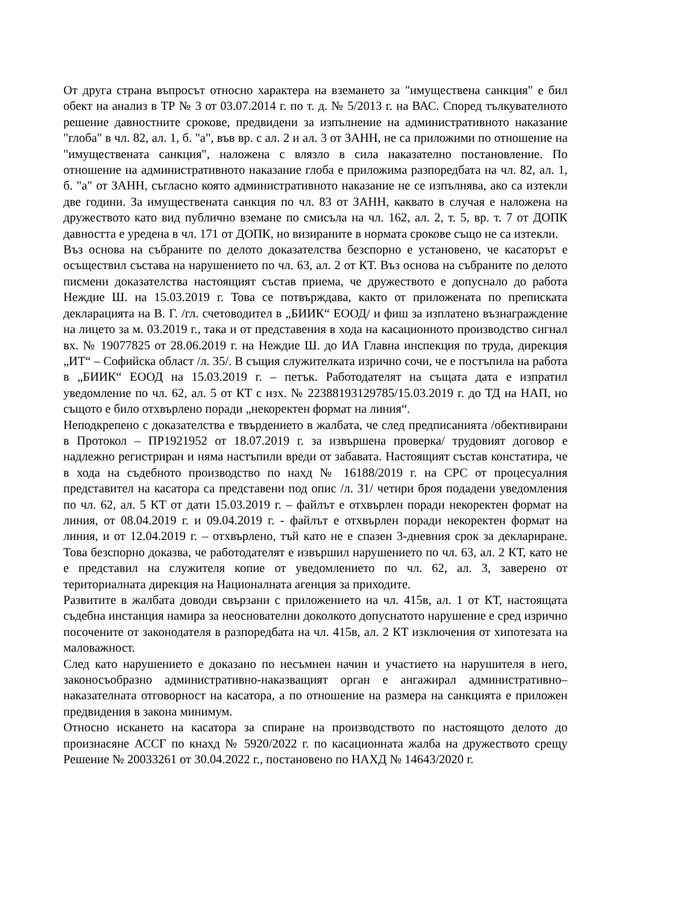От друга страна въпросът относно характера на вземането за "имуществена санкция" е бил обект на анализ в ТР № 3 от 03.07.2014 г. по т. д. № 5/2013 г. на ВАС. Според тълкувателното решение давностните срокове, предвидени за изпълнение на административното наказание "глоба" в чл. 82, ал. 1, б. "а", във вр. с ал. 2 и ал. 3 от ЗАНН, не са приложими по отношение на "имуществената санкция", наложена с влязло в сила наказателно постановление. По отношение на административното наказание глоба е приложима разпоредбата на чл. 82, ал. 1, б. "а" от ЗАНН, съгласно която административното наказание не се изпълнява, ако са изтекли две години. За имуществената санкция по чл. 83 от ЗАНН, каквато в случая е наложена на дружеството като вид публично вземане по смисъла на чл. 162, ал. 2, т. 5, вр. т. 7 от ДОПК давността е уредена в чл. 171 от ДОПК, но визираните в нормата срокове също не са изтекли.
Въз основа на събраните по делото доказателства безспорно е установено, че касаторът е осъществил състава на нарушението по чл. 63, ал. 2 от КТ. Въз основа на събраните по делото писмени доказателства настоящият състав приема, че дружеството е допуснало до работа Неждие Ш. на 15.03.2019 г. Това се потвърждава, както от приложената по преписката декларацията на В. Г. /гл. счетоводител в „БИИК“ ЕООД/ и фиш за изплатено възнаграждение на лицето за м. 03.2019 г., така и от представения в хода на касационното производство сигнал вх. № 19077825 от 28.06.2019 г. на Неждие Ш. до ИА Главна инспекция по труда, дирекция „ИТ“ – Софийска област /л. 35/. В същия служителката изрично сочи, че е постъпила на работа в „БИИК“ ЕООД на 15.03.2019 г. – петък. Работодателят на същата дата е изпратил уведомление по чл. 62, ал. 5 от КТ с изх. № 22388193129785/15.03.2019 г. до ТД на НАП, но същото е било отхвърлено поради „некоректен формат на линия“.
Неподкрепено с доказателства е твърдението в жалбата, че след предписанията /обективирани в Протокол – ПР1921952 от 18.07.2019 г. за извършена проверка/ трудовият договор е надлежно регистриран и няма настъпили вреди от забавата. Настоящият състав констатира, че в хода на съдебното производство по нахд № 16188/2019 г. на СРС от процесуалния представител на касатора са представени под опис /л. 31/ четири броя подадени уведомления по чл. 62, ал. 5 КТ от дати 15.03.2019 г. – файлът е отхвърлен поради некоректен формат на линия, от 08.04.2019 г. и 09.04.2019 г. - файлът е отхвърлен поради некоректен формат на линия, и от 12.04.2019 г. – отхвърлено, тъй като не е спазен 3-дневния срок за деклариране. Това безспорно доказва, че работодателят е извършил нарушението по чл. 63, ал. 2 КТ, като не е представил на служителя копие от уведомлението по чл. 62, ал. 3, заверено от териториалната дирекция на Националната агенция за приходите.
Развитите в жалбата доводи свързани с приложението на чл. 415в, ал. 1 от КТ, настоящата съдебна инстанция намира за неоснователни доколкото допуснатото нарушение е сред изрично посочените от законодателя в разпоредбата на чл. 415в, ал. 2 КТ изключения от хипотезата на маловажност.
След като нарушението е доказано по несъмнен начин и участието на нарушителя в него, законосъобразно административно-наказващият орган е ангажирал административно–наказателната отговорност на касатора, а по отношение на размера на санкцията е приложен предвидения в закона минимум.
Относно искането на касатора за спиране на производството по настоящото делото до произнасяне АССГ по кнахд № 5920/2022 г. по касационната жалба на дружеството срещу Решение № 20033261 от 30.04.2022 г., постановено по НАХД № 14643/2020 г.